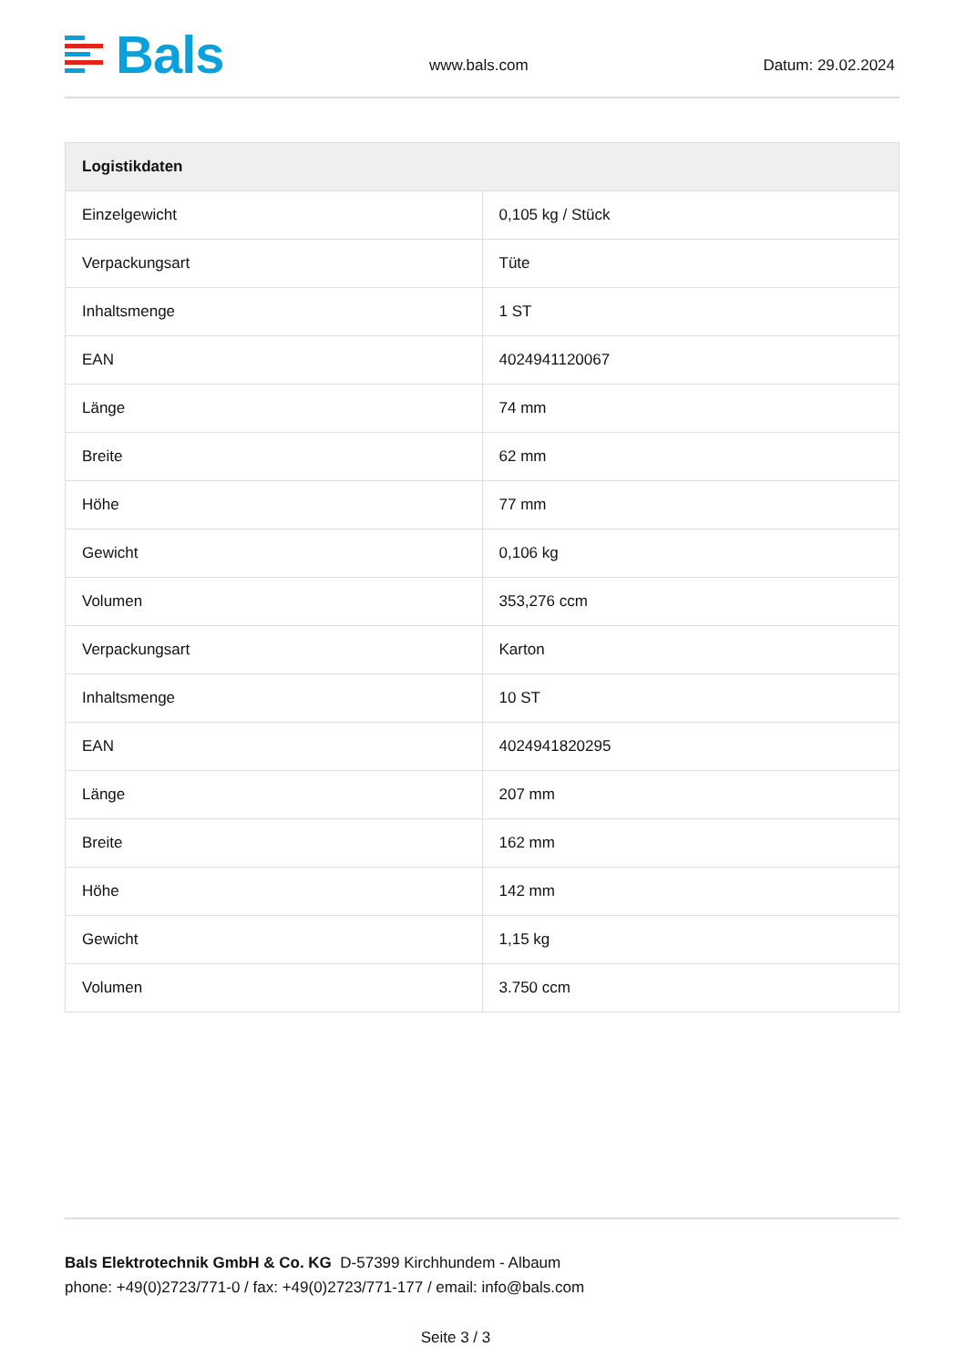Bals
www.bals.com
Datum: 29.02.2024
| Logistikdaten | |
| --- | --- |
| Einzelgewicht | 0,105 kg / Stück |
| Verpackungsart | Tüte |
| Inhaltsmenge | 1 ST |
| EAN | 4024941120067 |
| Länge | 74 mm |
| Breite | 62 mm |
| Höhe | 77 mm |
| Gewicht | 0,106 kg |
| Volumen | 353,276 ccm |
| Verpackungsart | Karton |
| Inhaltsmenge | 10 ST |
| EAN | 4024941820295 |
| Länge | 207 mm |
| Breite | 162 mm |
| Höhe | 142 mm |
| Gewicht | 1,15 kg |
| Volumen | 3.750 ccm |
Bals Elektrotechnik GmbH & Co. KG D-57399 Kirchhundem - Albaum
phone: +49(0)2723/771-0 / fax: +49(0)2723/771-177 / email: info@bals.com
Seite 3 / 3